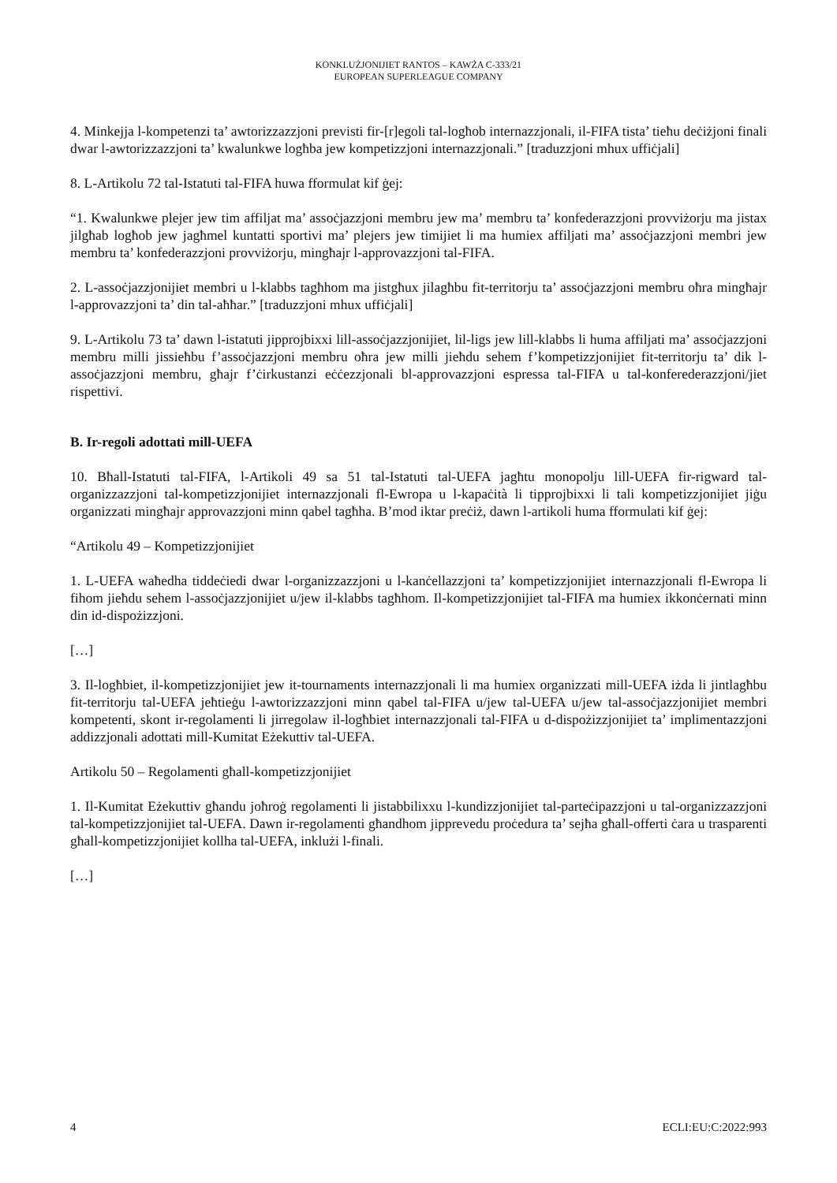KONKLUŻJONIJIET RANTOS – KAWŻA C-333/21
EUROPEAN SUPERLEAGUE COMPANY
4. Minkejja l-kompetenzi ta’ awtorizzazzjoni previsti fir-[r]egoli tal-logħob internazzjonali, il-FIFA tista’ tieħu deċiżjoni finali dwar l-awtorizzazzjoni ta’ kwalunkwe logħba jew kompetizzjoni internazzjonali.” [traduzzjoni mhux uffiċjali]
8. L-Artikolu 72 tal-Istatuti tal-FIFA huwa fformulat kif ġej:
“1. Kwalunkwe plejer jew tim affiljat ma’ assoċjazzjoni membru jew ma’ membru ta’ konfederazzjoni provviżorju ma jistax jilgħab logħob jew jagħmel kuntatti sportivi ma’ plejers jew timijiet li ma humiex affiljati ma’ assoċjazzjoni membri jew membru ta’ konfederazzjoni provviżorju, mingħajr l-approvazzjoni tal-FIFA.
2. L-assoċjazzjonijiet membri u l-klabbs tagħhom ma jistgħux jilagħbu fit-territorju ta’ assoċjazzjoni membru oħra mingħajr l-approvazzjoni ta’ din tal-aħħar.” [traduzzjoni mhux uffiċjali]
9. L-Artikolu 73 ta’ dawn l-istatuti jipprojbixxi lill-assoċjazzjonijiet, lil-ligs jew lill-klabbs li huma affiljati ma’ assoċjazzjoni membru milli jissieħbu f’assoċjazzjoni membru oħra jew milli jieħdu sehem f’kompetizzjonijiet fit-territorju ta’ dik l-assoċjazzjoni membru, għajr f’ċirkustanzi eċċezzjonali bl-approvazzjoni espressa tal-FIFA u tal-konferederazzjoni/jiet rispettivi.
B. Ir-regoli adottati mill-UEFA
10. Bħall-Istatuti tal-FIFA, l-Artikoli 49 sa 51 tal-Istatuti tal-UEFA jagħtu monopolju lill-UEFA fir-rigward tal-organizzazzjoni tal-kompetizzjonijiet internazzjonali fl-Ewropa u l-kapaċità li tipprojbixxi li tali kompetizzjonijiet jiġu organizzati mingħajr approvazzjoni minn qabel tagħha. B’mod iktar preċiż, dawn l-artikoli huma fformulati kif ġej:
“Artikolu 49 – Kompetizzjonijiet
1. L-UEFA waħedha tiddeċiedi dwar l-organizzazzjoni u l-kanċellazzjoni ta’ kompetizzjonijiet internazzjonali fl-Ewropa li fihom jieħdu sehem l-assoċjazzjonijiet u/jew il-klabbs tagħhom. Il-kompetizzjonijiet tal-FIFA ma humiex ikkonċernati minn din id-dispożizzjoni.
[…]
3. Il-logħbiet, il-kompetizzjonijiet jew it-tournaments internazzjonali li ma humiex organizzati mill-UEFA iżda li jintlagħbu fit-territorju tal-UEFA jeħtieġu l-awtorizzazzjoni minn qabel tal-FIFA u/jew tal-UEFA u/jew tal-assoċjazzjonijiet membri kompetenti, skont ir-regolamenti li jirregolaw il-logħbiet internazzjonali tal-FIFA u d-dispożizzjonijiet ta’ implimentazzjoni addizzjonali adottati mill-Kumitat Eżekuttiv tal-UEFA.
Artikolu 50 – Regolamenti għall-kompetizzjonijiet
1. Il-Kumitat Eżekuttiv għandu joħroġ regolamenti li jistabbilixxu l-kundizzjonijiet tal-parteċipazzjoni u tal-organizzazzjoni tal-kompetizzjonijiet tal-UEFA. Dawn ir-regolamenti għandhom jipprevedu proċedura ta’ sejħa għall-offerti ċara u trasparenti għall-kompetizzjonijiet kollha tal-UEFA, inklużi l-finali.
[…]
4 ECLI:EU:C:2022:993